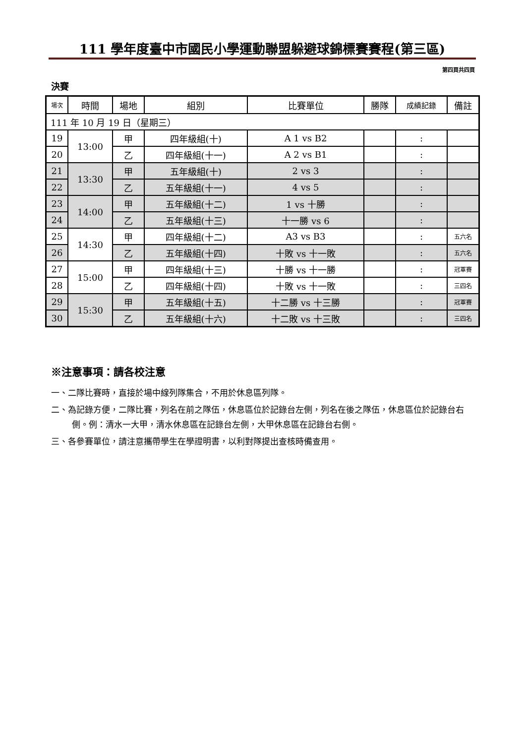111 學年度臺中市國民小學運動聯盟躲避球錦標賽賽程(第三區)
第四頁共四頁
決賽
| 場次 | 時間 | 場地 | 組別 | 比賽單位 | 勝隊 | 成績記錄 | 備註 |
| --- | --- | --- | --- | --- | --- | --- | --- |
| 111 年 10 月 19 日（星期三） | | | | | | | |
| 19 | 13:00 | 甲 | 四年級組(十) | A 1 vs B2 | | : | |
| 20 | | 乙 | 四年級組(十一) | A 2 vs B1 | | : | |
| 21 | 13:30 | 甲 | 五年級組(十) | 2 vs 3 | | : | |
| 22 | | 乙 | 五年級組(十一) | 4 vs 5 | | : | |
| 23 | 14:00 | 甲 | 五年級組(十二) | 1 vs 十勝 | | : | |
| 24 | | 乙 | 五年級組(十三) | 十一勝 vs 6 | | : | |
| 25 | 14:30 | 甲 | 四年級組(十二) | A3 vs B3 | | : | 五六名 |
| 26 | | 乙 | 五年級組(十四) | 十敗 vs 十一敗 | | : | 五六名 |
| 27 | 15:00 | 甲 | 四年級組(十三) | 十勝 vs 十一勝 | | : | 冠軍賽 |
| 28 | | 乙 | 四年級組(十四) | 十敗 vs 十一敗 | | : | 三四名 |
| 29 | 15:30 | 甲 | 五年級組(十五) | 十二勝 vs 十三勝 | | : | 冠軍賽 |
| 30 | | 乙 | 五年級組(十六) | 十二敗 vs 十三敗 | | : | 三四名 |
※注意事項：請各校注意
一、二隊比賽時，直接於場中線列隊集合，不用於休息區列隊。
二、為記錄方便，二隊比賽，列名在前之隊伍，休息區位於記錄台左側，列名在後之隊伍，休息區位於記錄台右側。例：清水一大甲，清水休息區在記錄台左側，大甲休息區在記錄台右側。
三、各參賽單位，請注意攜帶學生在學證明書，以利對隊提出查核時備查用。